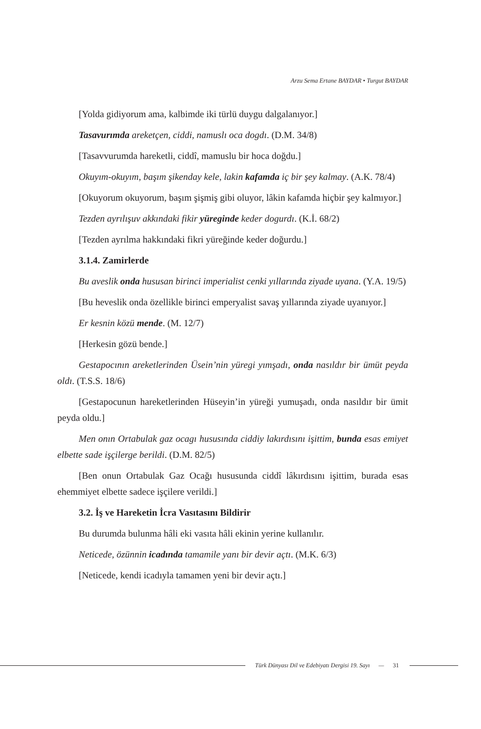Arzu Sema Ertane BAYDAR • Turgut BAYDAR
[Yolda gidiyorum ama, kalbimde iki türlü duygu dalgalanıyor.]
Tasavurımda areketçen, ciddi, namuslı oca dogdı. (D.M. 34/8)
[Tasavvurumda hareketli, ciddî, mamuslu bir hoca doğdu.]
Okuyım-okuyım, başım şikenday kele, lakin kafamda iç bir şey kalmay. (A.K. 78/4)
[Okuyorum okuyorum, başım şişmiş gibi oluyor, lâkin kafamda hiçbir şey kalmıyor.]
Tezden ayrılışuv akkındaki fikir yüreginde keder dogurdı. (K.İ. 68/2)
[Tezden ayrılma hakkındaki fikri yüreğinde keder doğurdu.]
3.1.4. Zamirlerde
Bu aveslik onda hususan birinci imperialist cenki yıllarında ziyade uyana. (Y.A. 19/5)
[Bu heveslik onda özellikle birinci emperyalist savaş yıllarında ziyade uyanıyor.]
Er kesnin közü mende. (M. 12/7)
[Herkesin gözü bende.]
Gestapocının areketlerinden Üsein’nin yüregi yımşadı, onda nasıldır bir ümüt peyda oldı. (T.S.S. 18/6)
[Gestapocunun hareketlerinden Hüseyin’in yüreği yumuşadı, onda nasıldır bir ümit peyda oldu.]
Men onın Ortabulak gaz ocagı hususında ciddiy lakırdısını işittim, bunda esas emiyet elbette sade işçilerge berildi. (D.M. 82/5)
[Ben onun Ortabulak Gaz Ocağı hususunda ciddî lâkırdısını işittim, burada esas ehemmiyet elbette sadece işçilere verildi.]
3.2. İş ve Hareketin İcra Vasıtasını Bildirir
Bu durumda bulunma hâli eki vasıta hâli ekinin yerine kullanılır.
Neticede, özünnin icadında tamamile yanı bir devir açtı. (M.K. 6/3)
[Neticede, kendi icadıyla tamamen yeni bir devir açtı.]
Türk Dünyası Dil ve Edebiyatı Dergisi 19. Sayı — 31